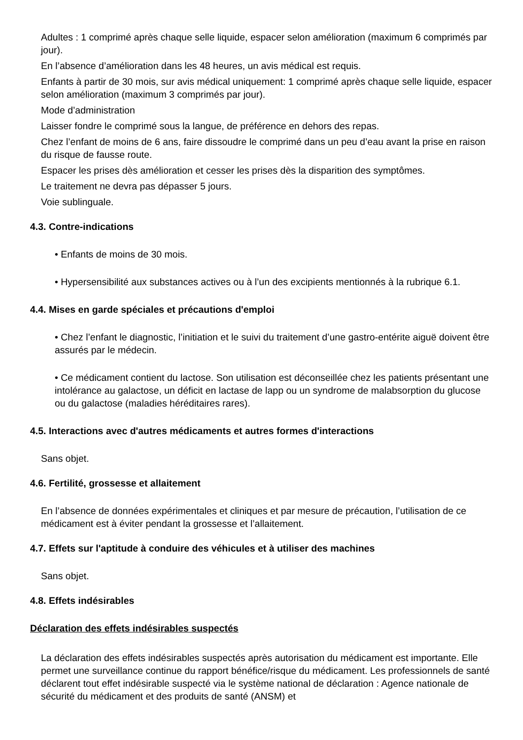Adultes : 1 comprimé après chaque selle liquide, espacer selon amélioration (maximum 6 comprimés par jour).
En l’absence d’amélioration dans les 48 heures, un avis médical est requis.
Enfants à partir de 30 mois, sur avis médical uniquement: 1 comprimé après chaque selle liquide, espacer selon amélioration (maximum 3 comprimés par jour).
Mode d’administration
Laisser fondre le comprimé sous la langue, de préférence en dehors des repas.
Chez l’enfant de moins de 6 ans, faire dissoudre le comprimé dans un peu d’eau avant la prise en raison du risque de fausse route.
Espacer les prises dès amélioration et cesser les prises dès la disparition des symptômes.
Le traitement ne devra pas dépasser 5 jours.
Voie sublinguale.
4.3. Contre-indications
• Enfants de moins de 30 mois.
• Hypersensibilité aux substances actives ou à l’un des excipients mentionnés à la rubrique 6.1.
4.4. Mises en garde spéciales et précautions d'emploi
• Chez l’enfant le diagnostic, l’initiation et le suivi du traitement d’une gastro-entérite aiguë doivent être assurés par le médecin.
• Ce médicament contient du lactose. Son utilisation est déconseillée chez les patients présentant une intolérance au galactose, un déficit en lactase de lapp ou un syndrome de malabsorption du glucose ou du galactose (maladies héréditaires rares).
4.5. Interactions avec d'autres médicaments et autres formes d'interactions
Sans objet.
4.6. Fertilité, grossesse et allaitement
En l’absence de données expérimentales et cliniques et par mesure de précaution, l’utilisation de ce médicament est à éviter pendant la grossesse et l’allaitement.
4.7. Effets sur l'aptitude à conduire des véhicules et à utiliser des machines
Sans objet.
4.8. Effets indésirables
Déclaration des effets indésirables suspectés
La déclaration des effets indésirables suspectés après autorisation du médicament est importante. Elle permet une surveillance continue du rapport bénéfice/risque du médicament. Les professionnels de santé déclarent tout effet indésirable suspecté via le système national de déclaration : Agence nationale de sécurité du médicament et des produits de santé (ANSM) et